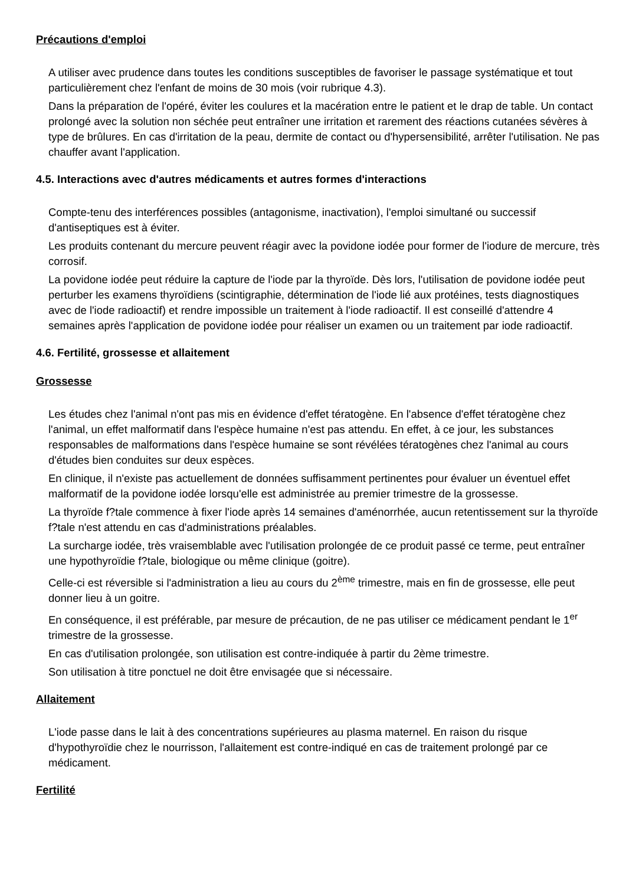Précautions d'emploi
A utiliser avec prudence dans toutes les conditions susceptibles de favoriser le passage systématique et tout particulièrement chez l'enfant de moins de 30 mois (voir rubrique 4.3).
Dans la préparation de l'opéré, éviter les coulures et la macération entre le patient et le drap de table. Un contact prolongé avec la solution non séchée peut entraîner une irritation et rarement des réactions cutanées sévères à type de brûlures. En cas d'irritation de la peau, dermite de contact ou d'hypersensibilité, arrêter l'utilisation. Ne pas chauffer avant l'application.
4.5. Interactions avec d'autres médicaments et autres formes d'interactions
Compte-tenu des interférences possibles (antagonisme, inactivation), l'emploi simultané ou successif d'antiseptiques est à éviter.
Les produits contenant du mercure peuvent réagir avec la povidone iodée pour former de l'iodure de mercure, très corrosif.
La povidone iodée peut réduire la capture de l'iode par la thyroïde. Dès lors, l'utilisation de povidone iodée peut perturber les examens thyroïdiens (scintigraphie, détermination de l'iode lié aux protéines, tests diagnostiques avec de l'iode radioactif) et rendre impossible un traitement à l'iode radioactif. Il est conseillé d'attendre 4 semaines après l'application de povidone iodée pour réaliser un examen ou un traitement par iode radioactif.
4.6. Fertilité, grossesse et allaitement
Grossesse
Les études chez l'animal n'ont pas mis en évidence d'effet tératogène. En l'absence d'effet tératogène chez l'animal, un effet malformatif dans l'espèce humaine n'est pas attendu. En effet, à ce jour, les substances responsables de malformations dans l'espèce humaine se sont révélées tératogènes chez l'animal au cours d'études bien conduites sur deux espèces.
En clinique, il n'existe pas actuellement de données suffisamment pertinentes pour évaluer un éventuel effet malformatif de la povidone iodée lorsqu'elle est administrée au premier trimestre de la grossesse.
La thyroïde f?tale commence à fixer l'iode après 14 semaines d'aménorrhée, aucun retentissement sur la thyroïde f?tale n'est attendu en cas d'administrations préalables.
La surcharge iodée, très vraisemblable avec l'utilisation prolongée de ce produit passé ce terme, peut entraîner une hypothyroïdie f?tale, biologique ou même clinique (goitre).
Celle-ci est réversible si l'administration a lieu au cours du 2<sup>ème</sup> trimestre, mais en fin de grossesse, elle peut donner lieu à un goitre.
En conséquence, il est préférable, par mesure de précaution, de ne pas utiliser ce médicament pendant le 1<sup>er</sup> trimestre de la grossesse.
En cas d'utilisation prolongée, son utilisation est contre-indiquée à partir du 2ème trimestre.
Son utilisation à titre ponctuel ne doit être envisagée que si nécessaire.
Allaitement
L'iode passe dans le lait à des concentrations supérieures au plasma maternel. En raison du risque d'hypothyroïdie chez le nourrisson, l'allaitement est contre-indiqué en cas de traitement prolongé par ce médicament.
Fertilité